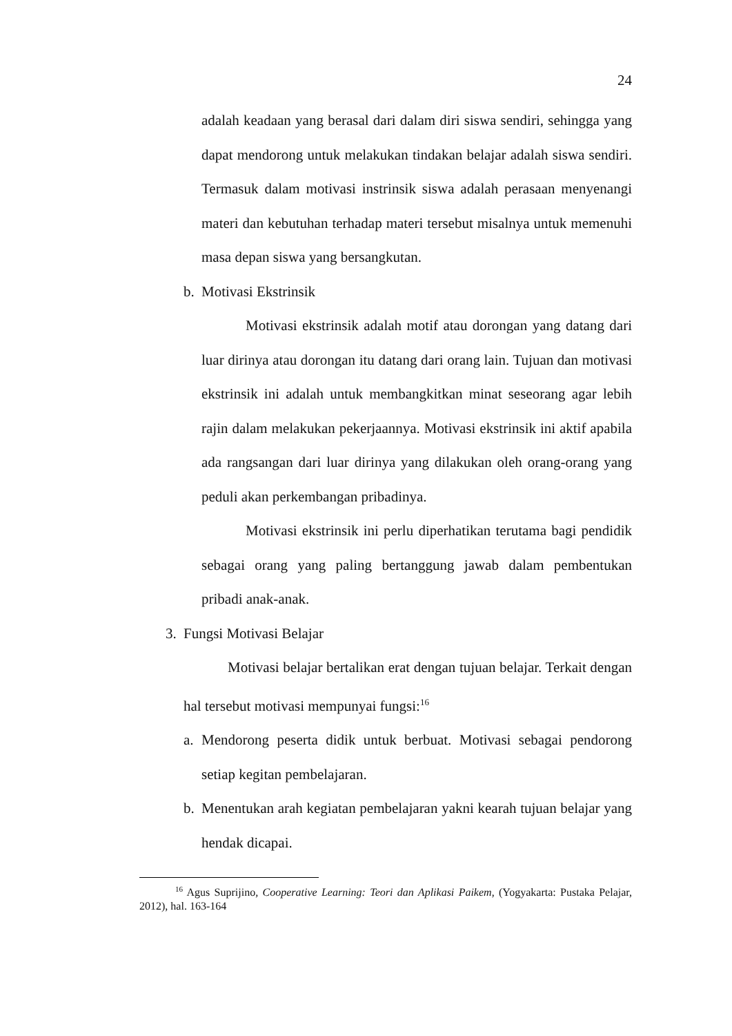24
adalah keadaan yang berasal dari dalam diri siswa sendiri, sehingga yang dapat mendorong untuk melakukan tindakan belajar adalah siswa sendiri. Termasuk dalam motivasi instrinsik siswa adalah perasaan menyenangi materi dan kebutuhan terhadap materi tersebut misalnya untuk memenuhi masa depan siswa yang bersangkutan.
b. Motivasi Ekstrinsik
Motivasi ekstrinsik adalah motif atau dorongan yang datang dari luar dirinya atau dorongan itu datang dari orang lain. Tujuan dan motivasi ekstrinsik ini adalah untuk membangkitkan minat seseorang agar lebih rajin dalam melakukan pekerjaannya. Motivasi ekstrinsik ini aktif apabila ada rangsangan dari luar dirinya yang dilakukan oleh orang-orang yang peduli akan perkembangan pribadinya.
Motivasi ekstrinsik ini perlu diperhatikan terutama bagi pendidik sebagai orang yang paling bertanggung jawab dalam pembentukan pribadi anak-anak.
3. Fungsi Motivasi Belajar
Motivasi belajar bertalikan erat dengan tujuan belajar. Terkait dengan hal tersebut motivasi mempunyai fungsi:<sup>16</sup>
a. Mendorong peserta didik untuk berbuat. Motivasi sebagai pendorong setiap kegitan pembelajaran.
b. Menentukan arah kegiatan pembelajaran yakni kearah tujuan belajar yang hendak dicapai.
<sup>16</sup> Agus Suprijino, Cooperative Learning: Teori dan Aplikasi Paikem, (Yogyakarta: Pustaka Pelajar, 2012), hal. 163-164